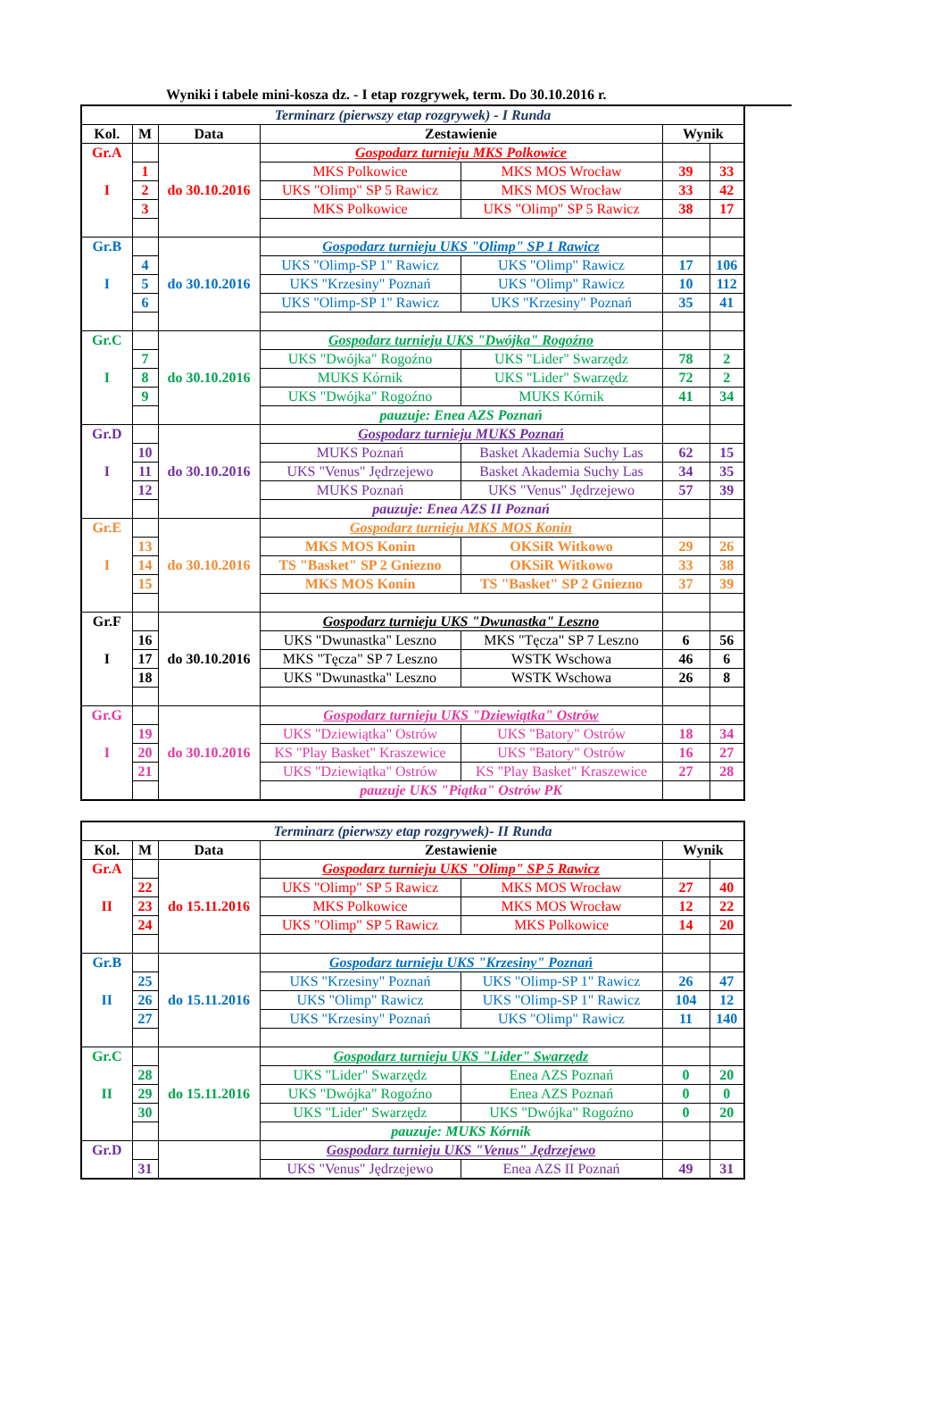Wyniki i tabele mini-kosza dz. - I etap rozgrywek, term. Do 30.10.2016 r.
| Terminarz (pierwszy etap rozgrywek) - I Runda | | | | | | |
| Kol. | M | Data | Zestawienie | | Wynik | |
| Gr.A | | do 30.10.2016 | Gospodarz turnieju MKS Polkowice | | | |
| | 1 | | MKS Polkowice | MKS MOS Wrocław | 39 | 33 |
| I | 2 | | UKS "Olimp" SP 5 Rawicz | MKS MOS Wrocław | 33 | 42 |
| | 3 | | MKS Polkowice | UKS "Olimp" SP 5 Rawicz | 38 | 17 |
| Gr.B | | do 30.10.2016 | Gospodarz turnieju UKS "Olimp" SP 1 Rawicz | | | |
| | 4 | | UKS "Olimp-SP 1" Rawicz | UKS "Olimp" Rawicz | 17 | 106 |
| I | 5 | | UKS "Krzesiny" Poznań | UKS "Olimp" Rawicz | 10 | 112 |
| | 6 | | UKS "Olimp-SP 1" Rawicz | UKS "Krzesiny" Poznań | 35 | 41 |
| Gr.C | | do 30.10.2016 | Gospodarz turnieju UKS "Dwójka" Rogoźno | | | |
| | 7 | | UKS "Dwójka" Rogoźno | UKS "Lider" Swarzędz | 78 | 2 |
| I | 8 | | MUKS Kórnik | UKS "Lider" Swarzędz | 72 | 2 |
| | 9 | | UKS "Dwójka" Rogoźno | MUKS Kórnik | 41 | 34 |
| | | | pauzuje: Enea AZS Poznań | | | |
| Gr.D | | do 30.10.2016 | Gospodarz turnieju MUKS Poznań | | | |
| | 10 | | MUKS Poznań | Basket Akademia Suchy Las | 62 | 15 |
| I | 11 | | UKS "Venus" Jędrzejewo | Basket Akademia Suchy Las | 34 | 35 |
| | 12 | | MUKS Poznań | UKS "Venus" Jędrzejewo | 57 | 39 |
| | | | pauzuje: Enea AZS II Poznań | | | |
| Gr.E | | do 30.10.2016 | Gospodarz turnieju MKS MOS Konin | | | |
| | 13 | | MKS MOS Konin | OKSiR Witkowo | 29 | 26 |
| I | 14 | | TS "Basket" SP 2 Gniezno | OKSiR Witkowo | 33 | 38 |
| | 15 | | MKS MOS Konin | TS "Basket" SP 2 Gniezno | 37 | 39 |
| Gr.F | | do 30.10.2016 | Gospodarz turnieju UKS "Dwunastka" Leszno | | | |
| | 16 | | UKS "Dwunastka" Leszno | MKS "Tęcza" SP 7 Leszno | 6 | 56 |
| I | 17 | | MKS "Tęcza" SP 7 Leszno | WSTK Wschowa | 46 | 6 |
| | 18 | | UKS "Dwunastka" Leszno | WSTK Wschowa | 26 | 8 |
| Gr.G | | do 30.10.2016 | Gospodarz turnieju UKS "Dziewiątka" Ostrów | | | |
| | 19 | | UKS "Dziewiątka" Ostrów | UKS "Batory" Ostrów | 18 | 34 |
| I | 20 | | KS "Play Basket" Kraszewice | UKS "Batory" Ostrów | 16 | 27 |
| | 21 | | UKS "Dziewiątka" Ostrów | KS "Play Basket" Kraszewice | 27 | 28 |
| | | | pauzuje UKS "Piątka" Ostrów PK | | | |
| Terminarz (pierwszy etap rozgrywek)- II Runda | | | | | | |
| Kol. | M | Data | Zestawienie | | Wynik | |
| Gr.A | | do 15.11.2016 | Gospodarz turnieju UKS "Olimp" SP 5 Rawicz | | | |
| | 22 | | UKS "Olimp" SP 5 Rawicz | MKS MOS Wrocław | 27 | 40 |
| II | 23 | | MKS Polkowice | MKS MOS Wrocław | 12 | 22 |
| | 24 | | UKS "Olimp" SP 5 Rawicz | MKS Polkowice | 14 | 20 |
| Gr.B | | do 15.11.2016 | Gospodarz turnieju UKS "Krzesiny" Poznań | | | |
| | 25 | | UKS "Krzesiny" Poznań | UKS "Olimp-SP 1" Rawicz | 26 | 47 |
| II | 26 | | UKS "Olimp" Rawicz | UKS "Olimp-SP 1" Rawicz | 104 | 12 |
| | 27 | | UKS "Krzesiny" Poznań | UKS "Olimp" Rawicz | 11 | 140 |
| Gr.C | | do 15.11.2016 | Gospodarz turnieju UKS "Lider" Swarzędz | | | |
| | 28 | | UKS "Lider" Swarzędz | Enea AZS Poznań | 0 | 20 |
| II | 29 | | UKS "Dwójka" Rogoźno | Enea AZS Poznań | 0 | 0 |
| | 30 | | UKS "Lider" Swarzędz | UKS "Dwójka" Rogoźno | 0 | 20 |
| | | | pauzuje: MUKS Kórnik | | | |
| Gr.D | | | Gospodarz turnieju UKS "Venus" Jędrzejewo | | | |
| | 31 | | UKS "Venus" Jędrzejewo | Enea AZS II Poznań | 49 | 31 |